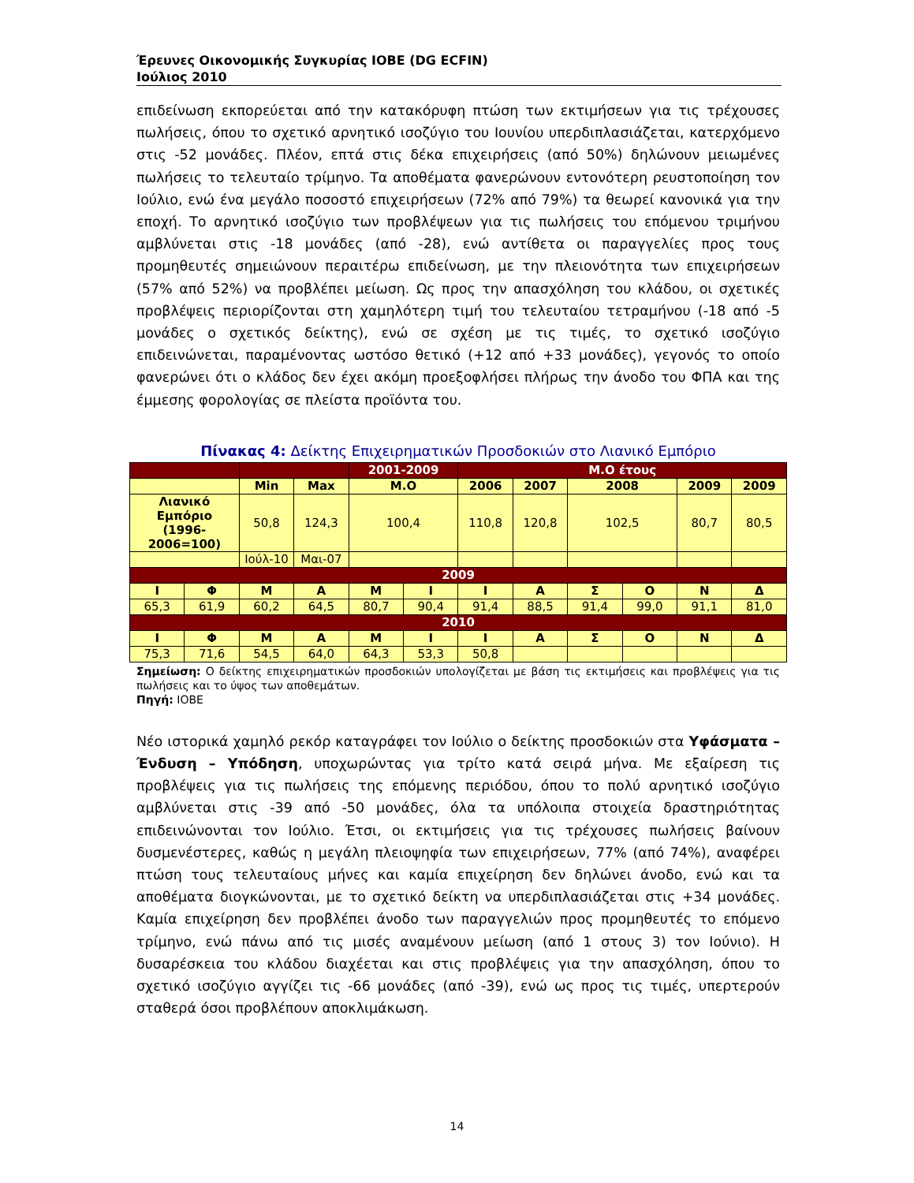Έρευνες Οικονομικής Συγκυρίας ΙΟΒΕ (DG ECFIN)
Ιούλιος 2010
επιδείνωση εκπορεύεται από την κατακόρυφη πτώση των εκτιμήσεων για τις τρέχουσες πωλήσεις, όπου το σχετικό αρνητικό ισοζύγιο του Ιουνίου υπερδιπλασιάζεται, κατερχόμενο στις -52 μονάδες. Πλέον, επτά στις δέκα επιχειρήσεις (από 50%) δηλώνουν μειωμένες πωλήσεις το τελευταίο τρίμηνο. Τα αποθέματα φανερώνουν εντονότερη ρευστοποίηση τον Ιούλιο, ενώ ένα μεγάλο ποσοστό επιχειρήσεων (72% από 79%) τα θεωρεί κανονικά για την εποχή. Το αρνητικό ισοζύγιο των προβλέψεων για τις πωλήσεις του επόμενου τριμήνου αμβλύνεται στις -18 μονάδες (από -28), ενώ αντίθετα οι παραγγελίες προς τους προμηθευτές σημειώνουν περαιτέρω επιδείνωση, με την πλειονότητα των επιχειρήσεων (57% από 52%) να προβλέπει μείωση. Ως προς την απασχόληση του κλάδου, οι σχετικές προβλέψεις περιορίζονται στη χαμηλότερη τιμή του τελευταίου τετραμήνου (-18 από -5 μονάδες ο σχετικός δείκτης), ενώ σε σχέση με τις τιμές, το σχετικό ισοζύγιο επιδεινώνεται, παραμένοντας ωστόσο θετικό (+12 από +33 μονάδες), γεγονός το οποίο φανερώνει ότι ο κλάδος δεν έχει ακόμη προεξοφλήσει πλήρως την άνοδο του ΦΠΑ και της έμμεσης φορολογίας σε πλείστα προϊόντα του.
Πίνακας 4: Δείκτης Επιχειρηματικών Προσδοκιών στο Λιανικό Εμπόριο
| | | | | 2001-2009 | | Μ.Ο έτους | | | | | |
| | | Min | Max | Μ.Ο | | 2006 | 2007 | 2008 | | 2009 | 2009 |
| Λιανικό Εμπόριο (1996-2006=100) | | 50,8 | 124,3 | 100,4 | | 110,8 | 120,8 | 102,5 | | 80,7 | 80,5 |
| | | Ιούλ-10 | Μαι-07 | | | | | | | | |
| 2009 | | | | | | | | | | | |
| Ι | Φ | Μ | Α | Μ | Ι | Ι | Α | Σ | Ο | Ν | Δ |
| 65,3 | 61,9 | 60,2 | 64,5 | 80,7 | 90,4 | 91,4 | 88,5 | 91,4 | 99,0 | 91,1 | 81,0 |
| 2010 | | | | | | | | | | | |
| Ι | Φ | Μ | Α | Μ | Ι | Ι | Α | Σ | Ο | Ν | Δ |
| 75,3 | 71,6 | 54,5 | 64,0 | 64,3 | 53,3 | 50,8 | | | | | |
Σημείωση: Ο δείκτης επιχειρηματικών προσδοκιών υπολογίζεται με βάση τις εκτιμήσεις και προβλέψεις για τις πωλήσεις και το ύψος των αποθεμάτων.
Πηγή: ΙΟΒΕ
Νέο ιστορικά χαμηλό ρεκόρ καταγράφει τον Ιούλιο ο δείκτης προσδοκιών στα Υφάσματα – Ένδυση – Υπόδηση, υποχωρώντας για τρίτο κατά σειρά μήνα. Με εξαίρεση τις προβλέψεις για τις πωλήσεις της επόμενης περιόδου, όπου το πολύ αρνητικό ισοζύγιο αμβλύνεται στις -39 από -50 μονάδες, όλα τα υπόλοιπα στοιχεία δραστηριότητας επιδεινώνονται τον Ιούλιο. Έτσι, οι εκτιμήσεις για τις τρέχουσες πωλήσεις βαίνουν δυσμενέστερες, καθώς η μεγάλη πλειοψηφία των επιχειρήσεων, 77% (από 74%), αναφέρει πτώση τους τελευταίους μήνες και καμία επιχείρηση δεν δηλώνει άνοδο, ενώ και τα αποθέματα διογκώνονται, με το σχετικό δείκτη να υπερδιπλασιάζεται στις +34 μονάδες. Καμία επιχείρηση δεν προβλέπει άνοδο των παραγγελιών προς προμηθευτές το επόμενο τρίμηνο, ενώ πάνω από τις μισές αναμένουν μείωση (από 1 στους 3) τον Ιούνιο). Η δυσαρέσκεια του κλάδου διαχέεται και στις προβλέψεις για την απασχόληση, όπου το σχετικό ισοζύγιο αγγίζει τις -66 μονάδες (από -39), ενώ ως προς τις τιμές, υπερτερούν σταθερά όσοι προβλέπουν αποκλιμάκωση.
14